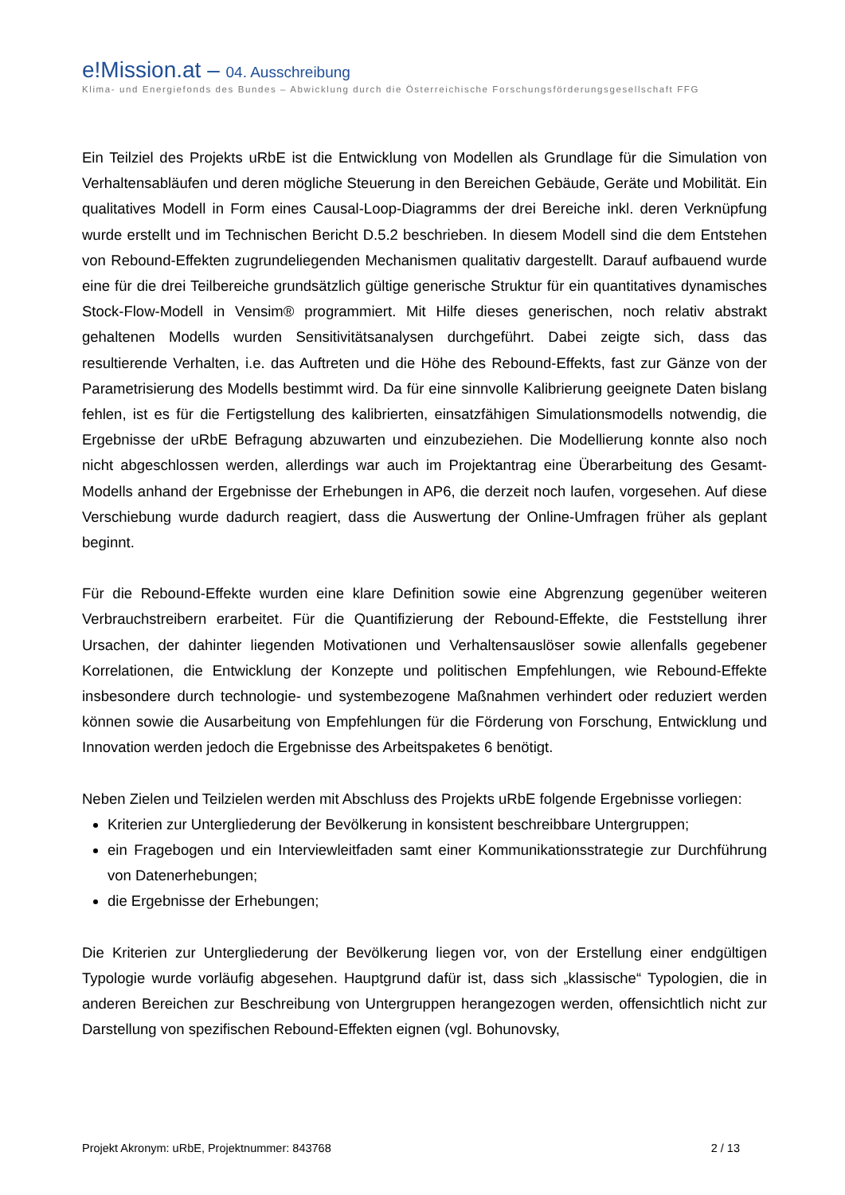e!Mission.at – 04. Ausschreibung
Klima- und Energiefonds des Bundes – Abwicklung durch die Österreichische Forschungsförderungsgesellschaft FFG
Ein Teilziel des Projekts uRbE ist die Entwicklung von Modellen als Grundlage für die Simulation von Verhaltensabläufen und deren mögliche Steuerung in den Bereichen Gebäude, Geräte und Mobilität. Ein qualitatives Modell in Form eines Causal-Loop-Diagramms der drei Bereiche inkl. deren Verknüpfung wurde erstellt und im Technischen Bericht D.5.2 beschrieben. In diesem Modell sind die dem Entstehen von Rebound-Effekten zugrundeliegenden Mechanismen qualitativ dargestellt. Darauf aufbauend wurde eine für die drei Teilbereiche grundsätzlich gültige generische Struktur für ein quantitatives dynamisches Stock-Flow-Modell in Vensim® programmiert. Mit Hilfe dieses generischen, noch relativ abstrakt gehaltenen Modells wurden Sensitivitätsanalysen durchgeführt. Dabei zeigte sich, dass das resultierende Verhalten, i.e. das Auftreten und die Höhe des Rebound-Effekts, fast zur Gänze von der Parametrisierung des Modells bestimmt wird. Da für eine sinnvolle Kalibrierung geeignete Daten bislang fehlen, ist es für die Fertigstellung des kalibrierten, einsatzfähigen Simulationsmodells notwendig, die Ergebnisse der uRbE Befragung abzuwarten und einzubeziehen. Die Modellierung konnte also noch nicht abgeschlossen werden, allerdings war auch im Projektantrag eine Überarbeitung des Gesamt-Modells anhand der Ergebnisse der Erhebungen in AP6, die derzeit noch laufen, vorgesehen. Auf diese Verschiebung wurde dadurch reagiert, dass die Auswertung der Online-Umfragen früher als geplant beginnt.
Für die Rebound-Effekte wurden eine klare Definition sowie eine Abgrenzung gegenüber weiteren Verbrauchstreibern erarbeitet. Für die Quantifizierung der Rebound-Effekte, die Feststellung ihrer Ursachen, der dahinter liegenden Motivationen und Verhaltensauslöser sowie allenfalls gegebener Korrelationen, die Entwicklung der Konzepte und politischen Empfehlungen, wie Rebound-Effekte insbesondere durch technologie- und systembezogene Maßnahmen verhindert oder reduziert werden können sowie die Ausarbeitung von Empfehlungen für die Förderung von Forschung, Entwicklung und Innovation werden jedoch die Ergebnisse des Arbeitspaketes 6 benötigt.
Neben Zielen und Teilzielen werden mit Abschluss des Projekts uRbE folgende Ergebnisse vorliegen:
Kriterien zur Untergliederung der Bevölkerung in konsistent beschreibbare Untergruppen;
ein Fragebogen und ein Interviewleitfaden samt einer Kommunikationsstrategie zur Durchführung von Datenerhebungen;
die Ergebnisse der Erhebungen;
Die Kriterien zur Untergliederung der Bevölkerung liegen vor, von der Erstellung einer endgültigen Typologie wurde vorläufig abgesehen. Hauptgrund dafür ist, dass sich „klassische“ Typologien, die in anderen Bereichen zur Beschreibung von Untergruppen herangezogen werden, offensichtlich nicht zur Darstellung von spezifischen Rebound-Effekten eignen (vgl. Bohunovsky,
Projekt Akronym: uRbE, Projektnummer: 843768 2 / 13